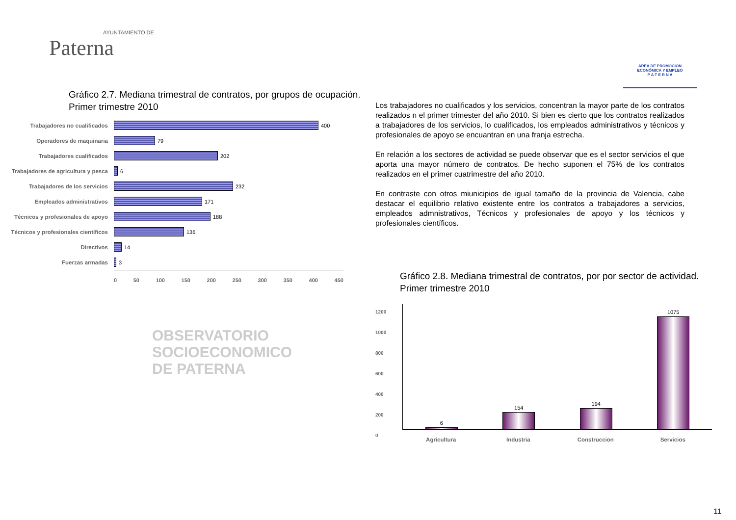AYUNTAMIENTO DE
Paterna
ÁREA DE PROMOCIÓN
ECONÓMICA Y EMPLEO
P A T E R N A
Gráfico 2.7. Mediana trimestral de contratos, por grupos de ocupación.
Primer trimestre 2010
Trabajadores no cualificados 400
Operadores de maquinaria 79
Trabajadores cualificados 202
Trabajadores de agricultura y pesca
6
Trabajadores de los servicios 232
Empleados administrativos 171
Técnicos y profesionales de apoyo
188
Técnicos y profesionales científicos
136
Directivos 14
Fuerzas armadas 3
0 50 100 150 200 250 300 350 400 450
OBSERVATORIO
SOCIOECONOMICO
DE PATERNA
Los trabajadores no cualificados y los servicios, concentran la mayor parte de los contratos realizados n el primer trimester del año 2010. Si bien es cierto que los contratos realizados a trabajadores de los servicios, lo cualificados, los empleados administrativos y técnicos y profesionales de apoyo se encuantran en una franja estrecha.
En relación a los sectores de actividad se puede observar que es el sector servicios el que aporta una mayor número de contratos. De hecho suponen el 75% de los contratos realizados en el primer cuatrimestre del año 2010.
En contraste con otros miunicipios de igual tamaño de la provincia de Valencia, cabe destacar el equilibrio relativo existente entre los contratos a trabajadores a servicios, empleados admnistrativos, Técnicos y profesionales de apoyo y los técnicos y profesionales científicos.
Gráfico 2.8. Mediana trimestral de contratos, por por sector de actividad.
Primer trimestre 2010
1200
1000
800
600
400
200
0
6
154
194
1075
Agricultura Industria Construccion Servicios
11